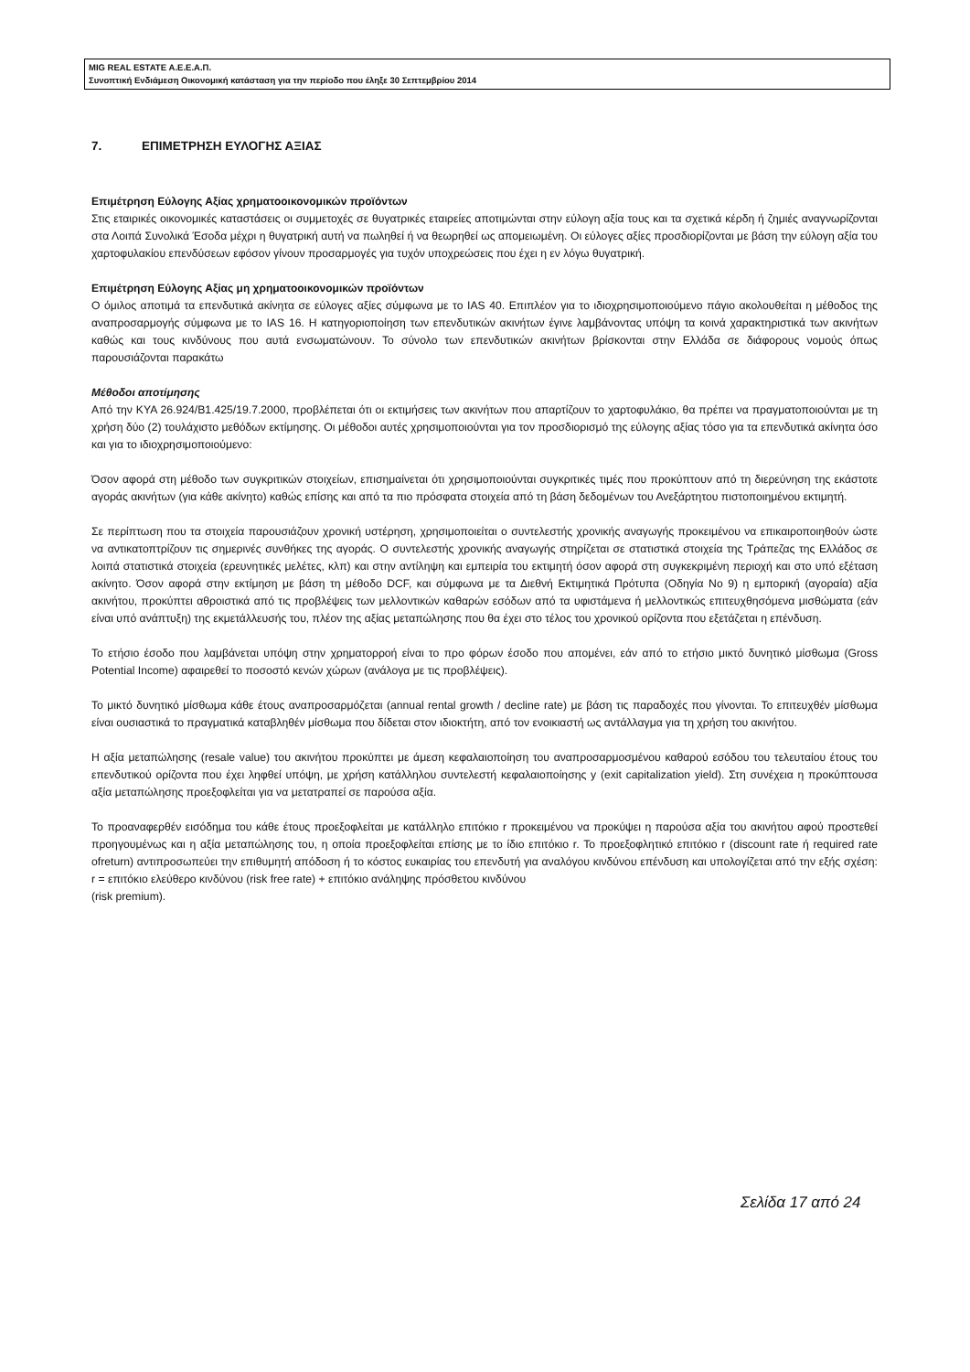MIG REAL ESTATE Α.Ε.Ε.Α.Π.
Συνοπτική Ενδιάμεση Οικονομική κατάσταση για την περίοδο που έληξε 30 Σεπτεμβρίου 2014
7. ΕΠΙΜΕΤΡΗΣΗ ΕΥΛΟΓΗΣ ΑΞΙΑΣ
Επιμέτρηση Εύλογης Αξίας χρηματοοικονομικών προϊόντων
Στις εταιρικές οικονομικές καταστάσεις οι συμμετοχές σε θυγατρικές εταιρείες αποτιμώνται στην εύλογη αξία τους και τα σχετικά κέρδη ή ζημιές αναγνωρίζονται στα Λοιπά Συνολικά Έσοδα μέχρι η θυγατρική αυτή να πωληθεί ή να θεωρηθεί ως απομειωμένη. Οι εύλογες αξίες προσδιορίζονται με βάση την εύλογη αξία του χαρτοφυλακίου επενδύσεων εφόσον γίνουν προσαρμογές για τυχόν υποχρεώσεις που έχει η εν λόγω θυγατρική.
Επιμέτρηση Εύλογης Αξίας μη χρηματοοικονομικών προϊόντων
Ο όμιλος αποτιμά τα επενδυτικά ακίνητα σε εύλογες αξίες σύμφωνα με το IAS 40. Επιπλέον για το ιδιοχρησιμοποιούμενο πάγιο ακολουθείται η μέθοδος της αναπροσαρμογής σύμφωνα με το IAS 16. Η κατηγοριοποίηση των επενδυτικών ακινήτων έγινε λαμβάνοντας υπόψη τα κοινά χαρακτηριστικά των ακινήτων καθώς και τους κινδύνους που αυτά ενσωματώνουν. Το σύνολο των επενδυτικών ακινήτων βρίσκονται στην Ελλάδα σε διάφορους νομούς όπως παρουσιάζονται παρακάτω
Μέθοδοι αποτίμησης
Από την ΚΥΑ 26.924/Β1.425/19.7.2000, προβλέπεται ότι οι εκτιμήσεις των ακινήτων που απαρτίζουν το χαρτοφυλάκιο, θα πρέπει να πραγματοποιούνται με τη χρήση δύο (2) τουλάχιστο μεθόδων εκτίμησης. Οι μέθοδοι αυτές χρησιμοποιούνται για τον προσδιορισμό της εύλογης αξίας τόσο για τα επενδυτικά ακίνητα όσο και για το ιδιοχρησιμοποιούμενο:
Όσον αφορά στη μέθοδο των συγκριτικών στοιχείων, επισημαίνεται ότι χρησιμοποιούνται συγκριτικές τιμές που προκύπτουν από τη διερεύνηση της εκάστοτε αγοράς ακινήτων (για κάθε ακίνητο) καθώς επίσης και από τα πιο πρόσφατα στοιχεία από τη βάση δεδομένων του Ανεξάρτητου πιστοποιημένου εκτιμητή.
Σε περίπτωση που τα στοιχεία παρουσιάζουν χρονική υστέρηση, χρησιμοποιείται ο συντελεστής χρονικής αναγωγής προκειμένου να επικαιροποιηθούν ώστε να αντικατοπτρίζουν τις σημερινές συνθήκες της αγοράς. Ο συντελεστής χρονικής αναγωγής στηρίζεται σε στατιστικά στοιχεία της Τράπεζας της Ελλάδος σε λοιπά στατιστικά στοιχεία (ερευνητικές μελέτες, κλπ) και στην αντίληψη και εμπειρία του εκτιμητή όσον αφορά στη συγκεκριμένη περιοχή και στο υπό εξέταση ακίνητο. Όσον αφορά στην εκτίμηση με βάση τη μέθοδο DCF, και σύμφωνα με τα Διεθνή Εκτιμητικά Πρότυπα (Οδηγία No 9) η εμπορική (αγοραία) αξία ακινήτου, προκύπτει αθροιστικά από τις προβλέψεις των μελλοντικών καθαρών εσόδων από τα υφιστάμενα ή μελλοντικώς επιτευχθησόμενα μισθώματα (εάν είναι υπό ανάπτυξη) της εκμετάλλευσής του, πλέον της αξίας μεταπώλησης που θα έχει στο τέλος του χρονικού ορίζοντα που εξετάζεται η επένδυση.
Το ετήσιο έσοδο που λαμβάνεται υπόψη στην χρηματορροή είναι το προ φόρων έσοδο που απομένει, εάν από το ετήσιο μικτό δυνητικό μίσθωμα (Gross Potential Income) αφαιρεθεί το ποσοστό κενών χώρων (ανάλογα με τις προβλέψεις).
Το μικτό δυνητικό μίσθωμα κάθε έτους αναπροσαρμόζεται (annual rental growth / decline rate) με βάση τις παραδοχές που γίνονται. Το επιτευχθέν μίσθωμα είναι ουσιαστικά το πραγματικά καταβληθέν μίσθωμα που δίδεται στον ιδιοκτήτη, από τον ενοικιαστή ως αντάλλαγμα για τη χρήση του ακινήτου.
Η αξία μεταπώλησης (resale value) του ακινήτου προκύπτει με άμεση κεφαλαιοποίηση του αναπροσαρμοσμένου καθαρού εσόδου του τελευταίου έτους του επενδυτικού ορίζοντα που έχει ληφθεί υπόψη, με χρήση κατάλληλου συντελεστή κεφαλαιοποίησης y (exit capitalization yield). Στη συνέχεια η προκύπτουσα αξία μεταπώλησης προεξοφλείται για να μετατραπεί σε παρούσα αξία.
Το προαναφερθέν εισόδημα του κάθε έτους προεξοφλείται με κατάλληλο επιτόκιο r προκειμένου να προκύψει η παρούσα αξία του ακινήτου αφού προστεθεί προηγουμένως και η αξία μεταπώλησης του, η οποία προεξοφλείται επίσης με το ίδιο επιτόκιο r. Το προεξοφλητικό επιτόκιο r (discount rate ή required rate ofreturn) αντιπροσωπεύει την επιθυμητή απόδοση ή το κόστος ευκαιρίας του επενδυτή για αναλόγου κινδύνου επένδυση και υπολογίζεται από την εξής σχέση: r = επιτόκιο ελεύθερο κινδύνου (risk free rate) + επιτόκιο ανάληψης πρόσθετου κινδύνου
(risk premium).
Σελίδα 17 από 24